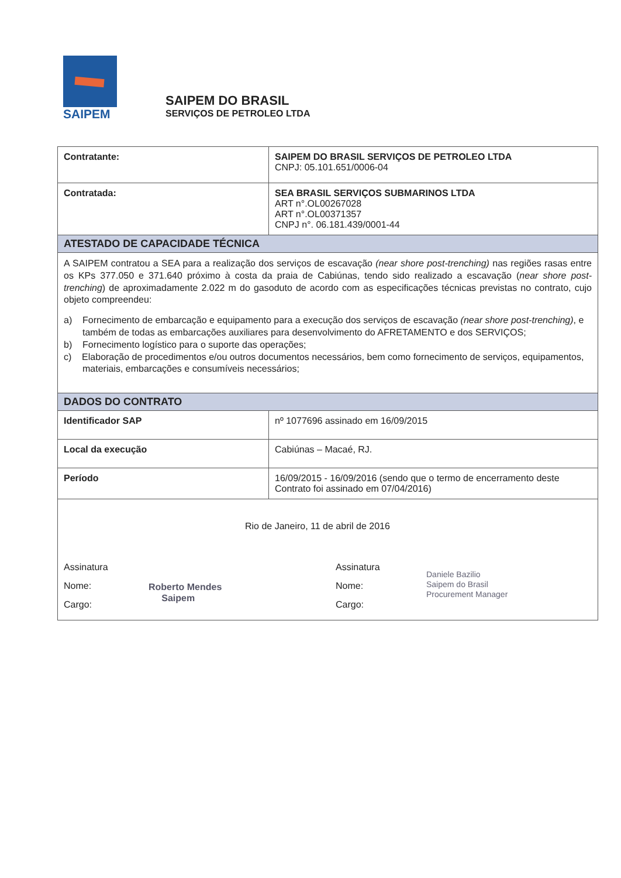SAIPEM
SAIPEM DO BRASIL
SERVIÇOS DE PETROLEO LTDA
| Contratante: | SAIPEM DO BRASIL SERVIÇOS DE PETROLEO LTDA CNPJ: 05.101.651/0006-04 |
| Contratada: | SEA BRASIL SERVIÇOS SUBMARINOS LTDA ART n°.OL00267028 ART n°.OL00371357 CNPJ n°. 06.181.439/0001-44 |
| ATESTADO DE CAPACIDADE TÉCNICA | |
| A SAIPEM contratou a SEA para a realização dos serviços de escavação (near shore post-trenching) nas regiões rasas entre os KPs 377.050 e 371.640 próximo à costa da praia de Cabiúnas, tendo sido realizado a escavação ( near shore post-trenching ) de aproximadamente 2.022 m do gasoduto de acordo com as especificações técnicas previstas no contrato, cujo objeto compreendeu: a) Fornecimento de embarcação e equipamento para a execução dos serviços de escavação (near shore post-trenching) , e também de todas as embarcações auxiliares para desenvolvimento do AFRETAMENTO e dos SERVIÇOS; b) Fornecimento logístico para o suporte das operações; c) Elaboração de procedimentos e/ou outros documentos necessários, bem como fornecimento de serviços, equipamentos, materiais, embarcações e consumíveis necessários; | |
| DADOS DO CONTRATO | |
| Identificador SAP | nº 1077696 assinado em 16/09/2015 |
| Local da execução | Cabiúnas – Macaé, RJ. |
| Período | 16/09/2015 - 16/09/2016 (sendo que o termo de encerramento deste Contrato foi assinado em 07/04/2016) |
| Rio de Janeiro, 11 de abril de 2016 Assinatura Nome: Cargo: Roberto Mendes Saipem Assinatura Nome: Cargo: Daniele Bazilio Saipem do Brasil Procurement Manager | |